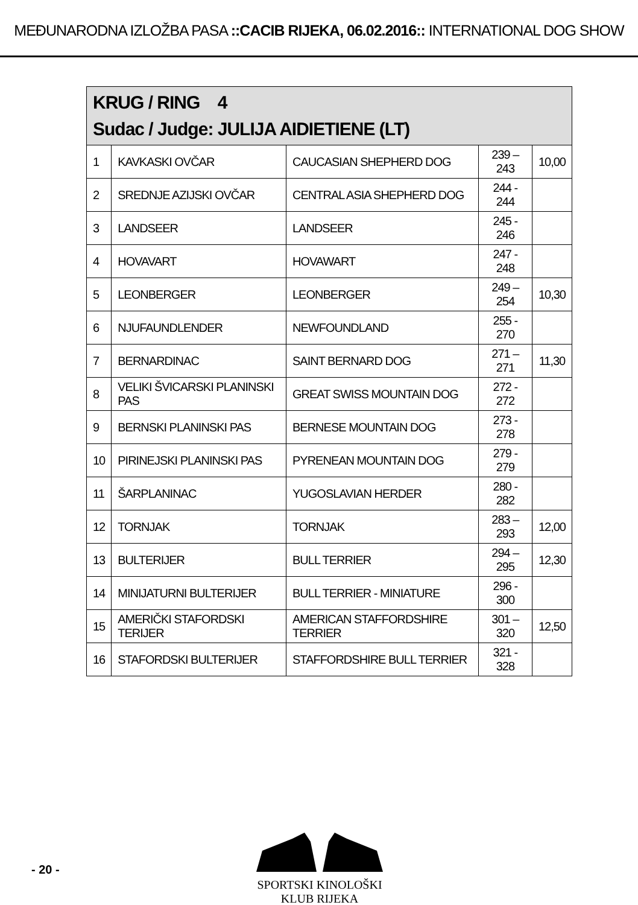MEĐUNARODNA IZLOŽBA PASA ::CACIB RIJEKA, 06.02.2016:: INTERNATIONAL DOG SHOW
| KRUG / RING 4 Sudac / Judge: JULIJA AIDIETIENE (LT) | | | | |
| --- | --- | --- | --- | --- |
| 1 | KAVKASKI OVČAR | CAUCASIAN SHEPHERD DOG | 239 – 243 | 10,00 |
| 2 | SREDNJE AZIJSKI OVČAR | CENTRAL ASIA SHEPHERD DOG | 244 - 244 | |
| 3 | LANDSEER | LANDSEER | 245 - 246 | |
| 4 | HOVAVART | HOVAWART | 247 - 248 | |
| 5 | LEONBERGER | LEONBERGER | 249 – 254 | 10,30 |
| 6 | NJUFAUNDLENDER | NEWFOUNDLAND | 255 - 270 | |
| 7 | BERNARDINAC | SAINT BERNARD DOG | 271 – 271 | 11,30 |
| 8 | VELIKI ŠVICARSKI PLANINSKI PAS | GREAT SWISS MOUNTAIN DOG | 272 - 272 | |
| 9 | BERNSKI PLANINSKI PAS | BERNESE MOUNTAIN DOG | 273 - 278 | |
| 10 | PIRINEJSKI PLANINSKI PAS | PYRENEAN MOUNTAIN DOG | 279 - 279 | |
| 11 | ŠARPLANINAC | YUGOSLAVIAN HERDER | 280 - 282 | |
| 12 | TORNJAK | TORNJAK | 283 – 293 | 12,00 |
| 13 | BULTERIJER | BULL TERRIER | 294 – 295 | 12,30 |
| 14 | MINIJATURNI BULTERIJER | BULL TERRIER - MINIATURE | 296 - 300 | |
| 15 | AMERIČKI STAFORDSKI TERIJER | AMERICAN STAFFORDSHIRE TERRIER | 301 – 320 | 12,50 |
| 16 | STAFORDSKI BULTERIJER | STAFFORDSHIRE BULL TERRIER | 321 - 328 | |
- 20 -
SPORTSKI KINOLOŠKI KLUB RIJEKA